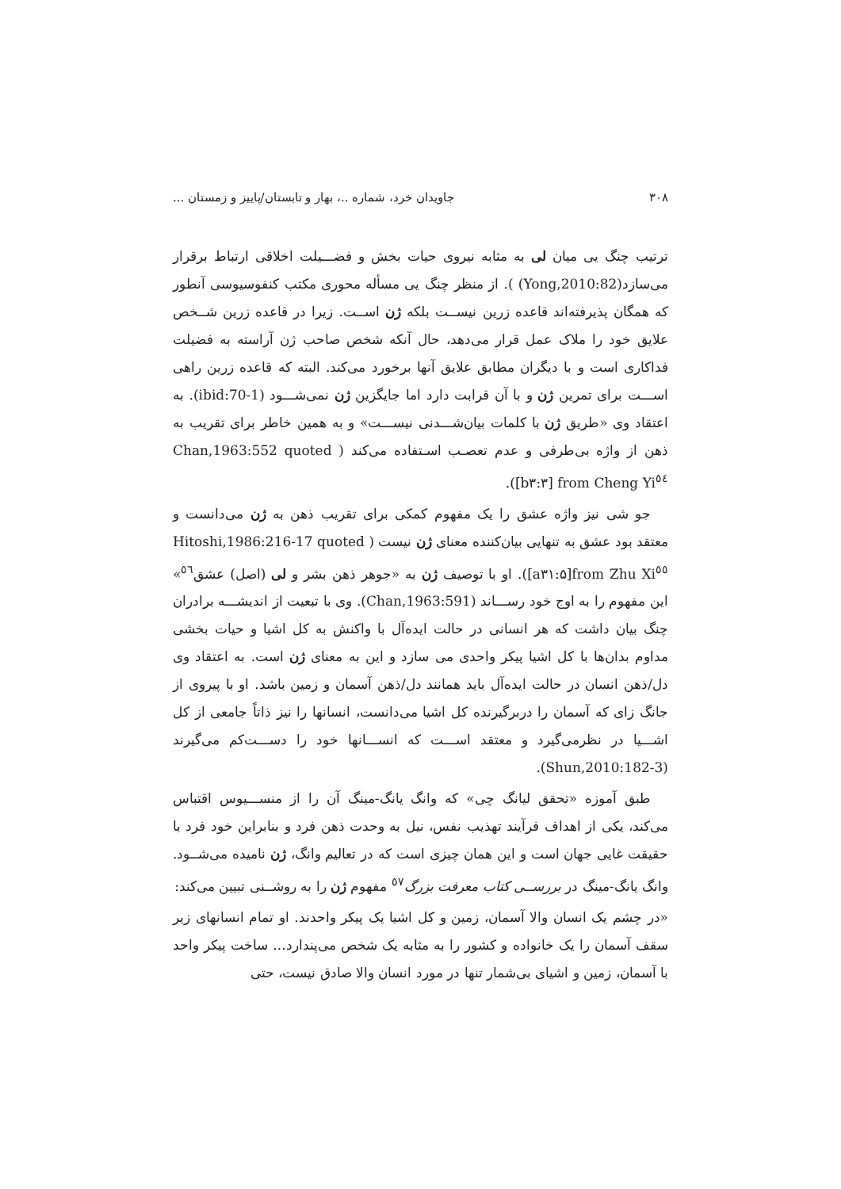۳۰۸ جاویدان خرد، شماره ..، بهار و تابستان/پاییز و زمستان ...
ترتیب چنگ یی میان لی به مثابه نیروی حیات بخش و فضـــیلت اخلاقی ارتباط برقرار می‌سازد(Yong,2010:82) ). از منظر چنگ یی مسأله محوری مکتب کنفوسیوسی آنطور که همگان پذیرفته‌اند قاعده زرین نیســت بلکه ژن اســت. زیرا در قاعده زرین شــخص علایق خود را ملاک عمل قرار می‌دهد، حال آنکه شخص صاحب ژن آراسته به فضیلت فداکاری است و با دیگران مطابق علایق آنها برخورد می‌کند. البته که قاعده زرین راهی اســـت برای تمرین ژن و با آن قرابت دارد اما جایگزین ژن نمی‌شـــود (ibid:70-1). به اعتقاد وی «طریق ژن با کلمات بیان‌شـــدنی نیســـت» و به همین خاطر برای تقریب به ذهن از واژه بی‌طرفی و عدم تعصـب اسـتفاده می‌کند ( Chan,1963:552 quoted from Cheng Yi<sup>٥٤</sup> [b۳:۳]).
جو شی نیز واژه عشق را یک مفهوم کمکی برای تقریب ذهن به ژن می‌دانست و معتقد بود عشق به تنهایی بیان‌کننده معنای ژن نیست ( Hitoshi,1986:216-17 quoted from Zhu Xi<sup>٥٥</sup>[a۳۱:۵]). او با توصیف ژن به «جوهر ذهن بشر و لی (اصل) عشق<sup>٥٦</sup>» این مفهوم را به اوج خود رســـاند (Chan,1963:591). وی با تبعیت از اندیشـــه برادران چنگ بیان داشت که هر انسانی در حالت ایده‌آل با واکنش به کل اشیا و حیات بخشی مداوم بدان‌ها با کل اشیا پیکر واحدی می سازد و این به معنای ژن است. به اعتقاد وی دل/ذهن انسان در حالت ایده‌آل باید همانند دل/ذهن آسمان و زمین باشد. او با پیروی از جانگ زای که آسمان را دربرگیرنده کل اشیا می‌دانست، انسانها را نیز ذاتاً جامعی از کل اشـــیا در نظرمی‌گیرد و معتقد اســـت که انســـانها خود را دســـت‌کم می‌گیرند (Shun,2010:182-3).
طبق آموزه «تحقق لیانگ چی» که وانگ یانگ-مینگ آن را از منســـیوس اقتباس می‌کند، یکی از اهداف فرآیند تهذیب نفس، نیل به وحدت ذهن فرد و بنابراین خود فرد با حقیقت غایی جهان است و این همان چیزی است که در تعالیم وانگ، ژن نامیده می‌شــود. وانگ یانگ-مینگ در بررســی کتاب معرفت بزرگ<sup>٥٧</sup> مفهوم ژن را به روشــنی تبیین می‌کند:
«در چشم یک انسان والا آسمان، زمین و کل اشیا یک پیکر واحدند. او تمام انسانهای زیر سقف آسمان را یک خانواده و کشور را به مثابه یک شخص می‌پندارد... ساخت پیکر واحد با آسمان، زمین و اشیای بی‌شمار تنها در مورد انسان والا صادق نیست، حتی